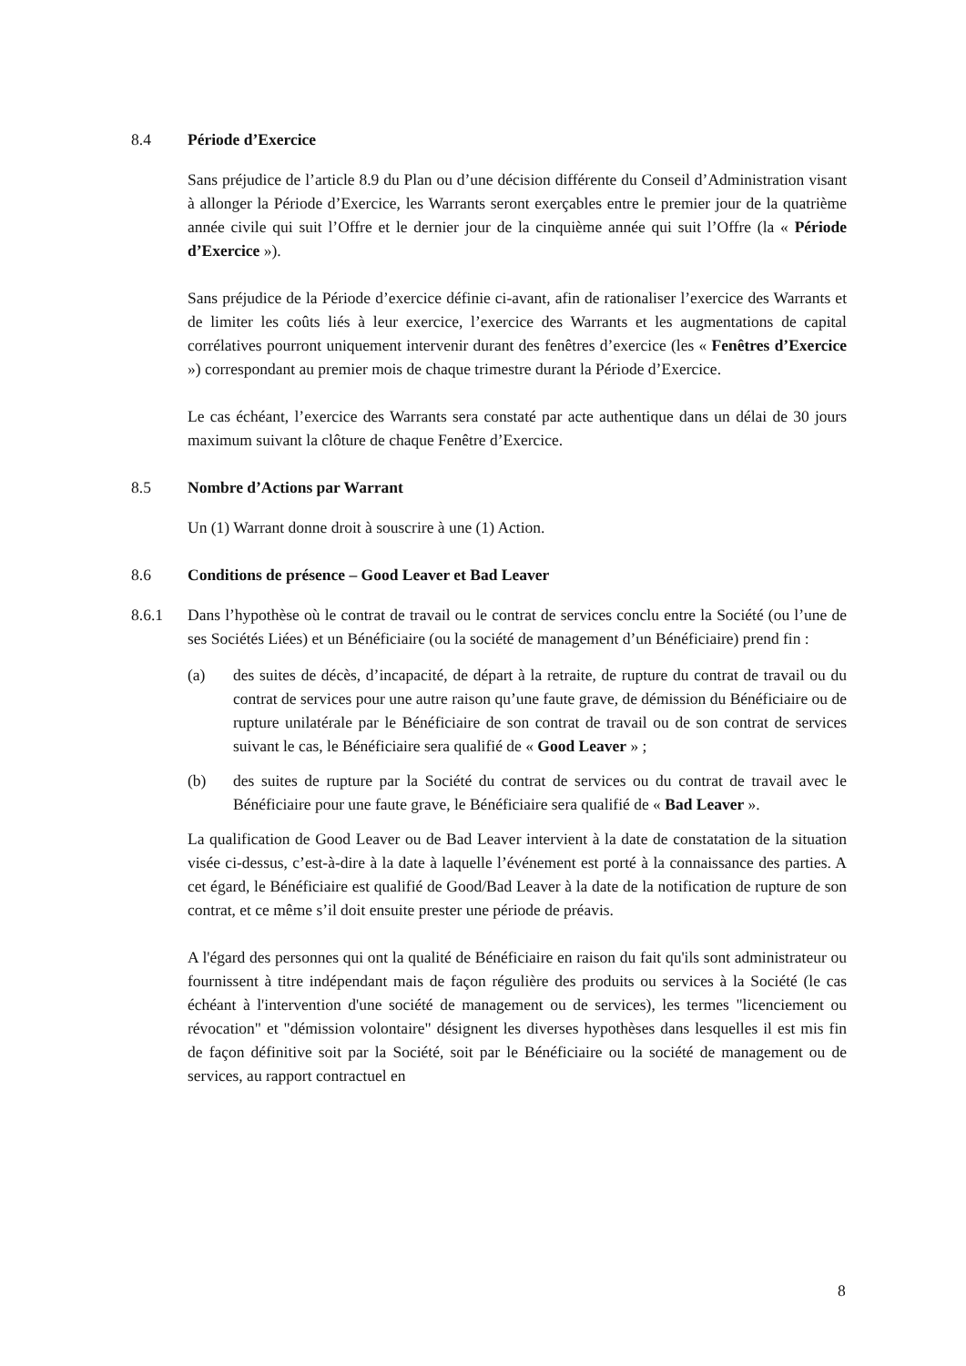8.4 Période d’Exercice
Sans préjudice de l’article 8.9 du Plan ou d’une décision différente du Conseil d’Administration visant à allonger la Période d’Exercice, les Warrants seront exerçables entre le premier jour de la quatrième année civile qui suit l’Offre et le dernier jour de la cinquième année qui suit l’Offre (la « Période d’Exercice »).
Sans préjudice de la Période d’exercice définie ci-avant, afin de rationaliser l’exercice des Warrants et de limiter les coûts liés à leur exercice, l’exercice des Warrants et les augmentations de capital corrélatives pourront uniquement intervenir durant des fenêtres d’exercice (les « Fenêtres d’Exercice ») correspondant au premier mois de chaque trimestre durant la Période d’Exercice.
Le cas échéant, l’exercice des Warrants sera constaté par acte authentique dans un délai de 30 jours maximum suivant la clôture de chaque Fenêtre d’Exercice.
8.5 Nombre d’Actions par Warrant
Un (1) Warrant donne droit à souscrire à une (1) Action.
8.6 Conditions de présence – Good Leaver et Bad Leaver
8.6.1 Dans l’hypothèse où le contrat de travail ou le contrat de services conclu entre la Société (ou l’une de ses Sociétés Liées) et un Bénéficiaire (ou la société de management d’un Bénéficiaire) prend fin :
(a) des suites de décès, d’incapacité, de départ à la retraite, de rupture du contrat de travail ou du contrat de services pour une autre raison qu’une faute grave, de démission du Bénéficiaire ou de rupture unilatérale par le Bénéficiaire de son contrat de travail ou de son contrat de services suivant le cas, le Bénéficiaire sera qualifié de « Good Leaver » ;
(b) des suites de rupture par la Société du contrat de services ou du contrat de travail avec le Bénéficiaire pour une faute grave, le Bénéficiaire sera qualifié de « Bad Leaver ».
La qualification de Good Leaver ou de Bad Leaver intervient à la date de constatation de la situation visée ci-dessus, c’est-à-dire à la date à laquelle l’événement est porté à la connaissance des parties. A cet égard, le Bénéficiaire est qualifié de Good/Bad Leaver à la date de la notification de rupture de son contrat, et ce même s’il doit ensuite prester une période de préavis.
A l'égard des personnes qui ont la qualité de Bénéficiaire en raison du fait qu'ils sont administrateur ou fournissent à titre indépendant mais de façon régulière des produits ou services à la Société (le cas échéant à l'intervention d'une société de management ou de services), les termes "licenciement ou révocation" et "démission volontaire" désignent les diverses hypothèses dans lesquelles il est mis fin de façon définitive soit par la Société, soit par le Bénéficiaire ou la société de management ou de services, au rapport contractuel en
8